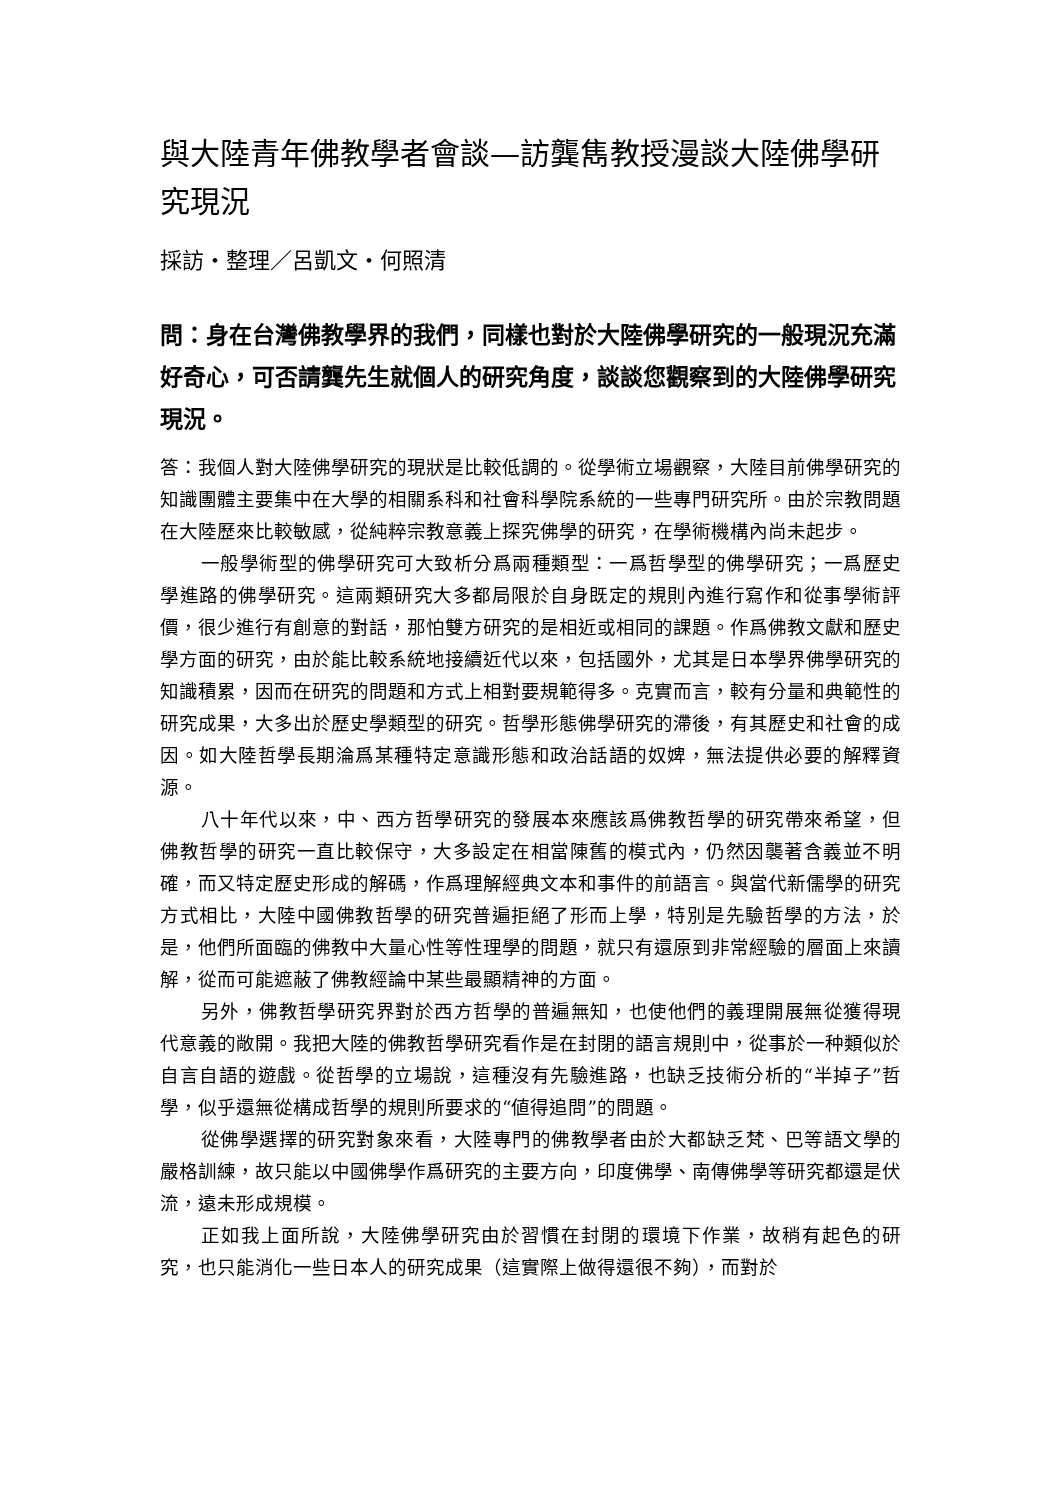與大陸青年佛教學者會談—訪龔雋教授漫談大陸佛學研究現況
採訪・整理／呂凱文・何照清
問：身在台灣佛教學界的我們，同樣也對於大陸佛學研究的一般現況充滿好奇心，可否請龔先生就個人的研究角度，談談您觀察到的大陸佛學研究現況。
答：我個人對大陸佛學研究的現狀是比較低調的。從學術立場觀察，大陸目前佛學研究的知識團體主要集中在大學的相關系科和社會科學院系統的一些專門研究所。由於宗教問題在大陸歷來比較敏感，從純粹宗教意義上探究佛學的研究，在學術機構內尚未起步。
一般學術型的佛學研究可大致析分爲兩種類型：一爲哲學型的佛學研究；一爲歷史學進路的佛學研究。這兩類研究大多都局限於自身既定的規則內進行寫作和從事學術評價，很少進行有創意的對話，那怕雙方研究的是相近或相同的課題。作爲佛教文獻和歷史學方面的研究，由於能比較系統地接續近代以來，包括國外，尤其是日本學界佛學研究的知識積累，因而在研究的問題和方式上相對要規範得多。克實而言，較有分量和典範性的研究成果，大多出於歷史學類型的研究。哲學形態佛學研究的滯後，有其歷史和社會的成因。如大陸哲學長期淪爲某種特定意識形態和政治話語的奴婢，無法提供必要的解釋資源。
八十年代以來，中、西方哲學研究的發展本來應該爲佛教哲學的研究帶來希望，但佛教哲學的研究一直比較保守，大多設定在相當陳舊的模式內，仍然因襲著含義並不明確，而又特定歷史形成的解碼，作爲理解經典文本和事件的前語言。與當代新儒學的研究方式相比，大陸中國佛教哲學的研究普遍拒絕了形而上學，特別是先驗哲學的方法，於是，他們所面臨的佛教中大量心性等性理學的問題，就只有還原到非常經驗的層面上來讀解，從而可能遮蔽了佛教經論中某些最顯精神的方面。
另外，佛教哲學研究界對於西方哲學的普遍無知，也使他們的義理開展無從獲得現代意義的敞開。我把大陸的佛教哲學研究看作是在封閉的語言規則中，從事於一种類似於自言自語的遊戲。從哲學的立場說，這種沒有先驗進路，也缺乏技術分析的“半掉子”哲學，似乎還無從構成哲學的規則所要求的“値得追問”的問題。
從佛學選擇的研究對象來看，大陸專門的佛教學者由於大都缺乏梵、巴等語文學的嚴格訓練，故只能以中國佛學作爲研究的主要方向，印度佛學、南傳佛學等研究都還是伏流，遠未形成規模。
正如我上面所說，大陸佛學研究由於習慣在封閉的環境下作業，故稍有起色的研究，也只能消化一些日本人的研究成果（這實際上做得還很不夠），而對於